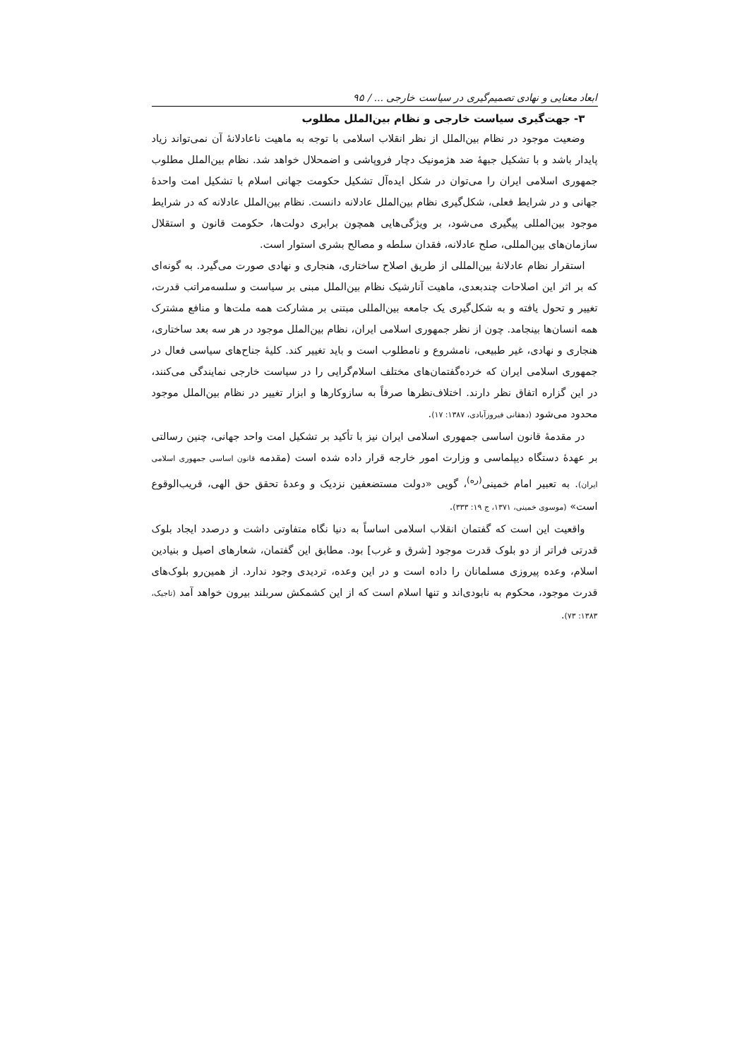ابعاد معنایی و نهادی تصمیم‌گیری در سیاست خارجی ... / ۹۵
۳- جهت‌گیری سیاست خارجی و نظام بین‌الملل مطلوب
وضعیت موجود در نظام بین‌الملل از نظر انقلاب اسلامی با توجه به ماهیت ناعادلانۀ آن نمی‌تواند زیاد پایدار باشد و با تشکیل جبهۀ ضد هژمونیک دچار فروپاشی و اضمحلال خواهد شد. نظام بین‌الملل مطلوب جمهوری اسلامی ایران را می‌توان در شکل ایده‌آل تشکیل حکومت جهانی اسلام با تشکیل امت واحدۀ جهانی و در شرایط فعلی، شکل‌گیری نظام بین‌الملل عادلانه دانست. نظام بین‌الملل عادلانه که در شرایط موجود بین‌المللی پیگیری می‌شود، بر ویژگی‌هایی همچون برابری دولت‌ها، حکومت قانون و استقلال سازمان‌های بین‌المللی، صلح عادلانه، فقدان سلطه و مصالح بشری استوار است.
استقرار نظام عادلانۀ بین‌المللی از طریق اصلاح ساختاری، هنجاری و نهادی صورت می‌گیرد. به گونه‌ای که بر اثر این اصلاحات چندبعدی، ماهیت آنارشیک نظام بین‌الملل مبنی بر سیاست و سلسه‌مراتب قدرت، تغییر و تحول یافته و به شکل‌گیری یک جامعه بین‌المللی مبتنی بر مشارکت همه ملت‌ها و منافع مشترک همه انسان‌ها بینجامد. چون از نظر جمهوری اسلامی ایران، نظام بین‌الملل موجود در هر سه بعد ساختاری، هنجاری و نهادی، غیر طبیعی، نامشروع و نامطلوب است و باید تغییر کند. کلیۀ جناح‌های سیاسی فعال در جمهوری اسلامی ایران که خرده‌گفتمان‌های مختلف اسلام‌گرایی را در سیاست خارجی نمایندگی می‌کنند، در این گزاره اتفاق نظر دارند. اختلاف‌نظرها صرفاً به سازوکارها و ابزار تغییر در نظام بین‌الملل موجود محدود می‌شود (دهقانی فیروزآبادی، ۱۳۸۷: ۱۷).
در مقدمۀ قانون اساسی جمهوری اسلامی ایران نیز با تأکید بر تشکیل امت واحد جهانی، چنین رسالتی بر عهدۀ دستگاه دیپلماسی و وزارت امور خارجه قرار داده شده است (مقدمه قانون اساسی جمهوری اسلامی ایران). به تعبیر امام خمینی<sup>(ره)</sup>، گویی «دولت مستضعفین نزدیک و وعدۀ تحقق حق الهی، قریب‌الوقوع است» (موسوی خمینی، ۱۳۷۱، ج ۱۹: ۳۳۳).
واقعیت این است که گفتمان انقلاب اسلامی اساساً به دنیا نگاه متفاوتی داشت و درصدد ایجاد بلوک قدرتی فراتر از دو بلوک قدرت موجود [شرق و غرب] بود. مطابق این گفتمان، شعارهای اصیل و بنیادین اسلام، وعده پیروزی مسلمانان را داده است و در این وعده، تردیدی وجود ندارد. از همین‌رو بلوک‌های قدرت موجود، محکوم به نابودی‌اند و تنها اسلام است که از این کشمکش سربلند بیرون خواهد آمد (تاجیک، ۱۳۸۳: ۷۳).